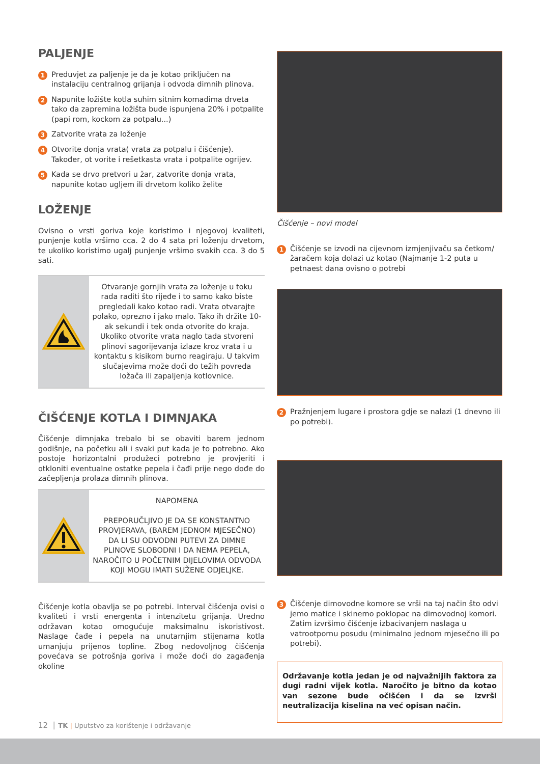PALJENJE
1 Preduvjet za paljenje je da je kotao priključen na instalaciju centralnog grijanja i odvoda dimnih plinova.
2 Napunite ložište kotla suhim sitnim komadima drveta tako da zapremina ložišta bude ispunjena 20% i potpalite (papi rom, kockom za potpalu...)
3 Zatvorite vrata za loženje
4 Otvorite donja vrata( vrata za potpalu i čišćenje). Također, ot vorite i rešetkasta vrata i potpalite ogrijev.
5 Kada se drvo pretvori u žar, zatvorite donja vrata, napunite kotao ugljem ili drvetom koliko želite
LOŽENJE
Ovisno o vrsti goriva koje koristimo i njegovoj kvaliteti, punjenje kotla vršimo cca. 2 do 4 sata pri loženju drvetom, te ukoliko koristimo ugalj punjenje vršimo svakih cca. 3 do 5 sati.
Otvaranje gornjih vrata za loženje u toku rada raditi što rijeđe i to samo kako biste pregledali kako kotao radi. Vrata otvarajte polako, oprezno i jako malo. Tako ih držite 10-ak sekundi i tek onda otvorite do kraja. Ukoliko otvorite vrata naglo tada stvoreni plinovi sagorijevanja izlaze kroz vrata i u kontaktu s kisikom burno reagiraju. U takvim slučajevima može doći do težih povreda ložača ili zapaljenja kotlovnice.
ČIŠĆENJE KOTLA I DIMNJAKA
Čišćenje dimnjaka trebalo bi se obaviti barem jednom godišnje, na početku ali i svaki put kada je to potrebno. Ako postoje horizontalni produžeci potrebno je provjeriti i otkloniti eventualne ostatke pepela i čađi prije nego dođe do začepljenja prolaza dimnih plinova.
NAPOMENA
PREPORUČLJIVO JE DA SE KONSTANTNO PROVJERAVA, (BAREM JEDNOM MJESEČNO) DA LI SU ODVODNI PUTEVI ZA DIMNE PLINOVE SLOBODNI I DA NEMA PEPELA, NAROČITO U POČETNIM DIJELOVIMA ODVODA KOJI MOGU IMATI SUŽENE ODJELJKE.
Čišćenje kotla obavlja se po potrebi. Interval čišćenja ovisi o kvaliteti i vrsti energenta i intenzitetu grijanja. Uredno održavan kotao omogućuje maksimalnu iskoristivost. Naslage čađe i pepela na unutarnjim stijenama kotla umanjuju prijenos topline. Zbog nedovoljnog čišćenja povećava se potrošnja goriva i može doći do zagađenja okoline
Čišćenje – novi model
1 Čišćenje se izvodi na cijevnom izmjenjivaču sa četkom/ žaračem koja dolazi uz kotao (Najmanje 1-2 puta u petnaest dana ovisno o potrebi
2 Pražnjenjem lugare i prostora gdje se nalazi (1 dnevno ili po potrebi).
3 Čišćenje dimovodne komore se vrši na taj način što odvi jemo matice i skinemo poklopac na dimovodnoj komori. Zatim izvršimo čišćenje izbacivanjem naslaga u vatrootpornu posudu (minimalno jednom mjesečno ili po potrebi).
Održavanje kotla jedan je od najvažnijih faktora za dugi radni vijek kotla. Naročito je bitno da kotao van sezone bude očišćen i da se izvrši neutralizacija kiselina na već opisan način.
12 │ TK | Uputstvo za korištenje i održavanje